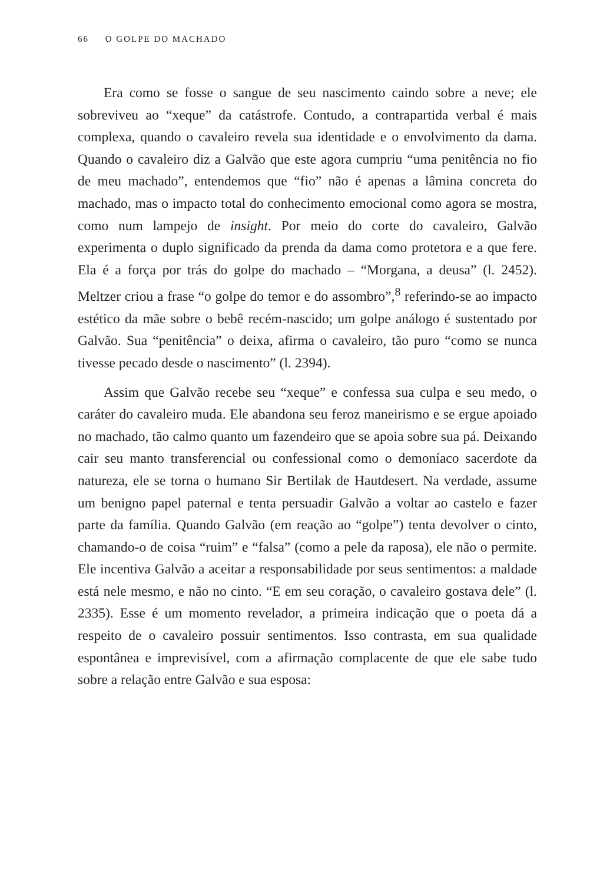66 O GOLPE DO MACHADO
Era como se fosse o sangue de seu nascimento caindo sobre a neve; ele sobreviveu ao “xeque” da catástrofe. Contudo, a contrapartida verbal é mais complexa, quando o cavaleiro revela sua identidade e o envolvimento da dama. Quando o cavaleiro diz a Galvão que este agora cumpriu “uma penitência no fio de meu machado”, entendemos que “fio” não é apenas a lâmina concreta do machado, mas o impacto total do conhecimento emocional como agora se mostra, como num lampejo de insight. Por meio do corte do cavaleiro, Galvão experimenta o duplo significado da prenda da dama como protetora e a que fere. Ela é a força por trás do golpe do machado – “Morgana, a deusa” (l. 2452). Meltzer criou a frase “o golpe do temor e do assombro”,<sup>8</sup> referindo-se ao impacto estético da mãe sobre o bebê recém-nascido; um golpe análogo é sustentado por Galvão. Sua “penitência” o deixa, afirma o cavaleiro, tão puro “como se nunca tivesse pecado desde o nascimento” (l. 2394).
Assim que Galvão recebe seu “xeque” e confessa sua culpa e seu medo, o caráter do cavaleiro muda. Ele abandona seu feroz maneirismo e se ergue apoiado no machado, tão calmo quanto um fazendeiro que se apoia sobre sua pá. Deixando cair seu manto transferencial ou confessional como o demoníaco sacerdote da natureza, ele se torna o humano Sir Bertilak de Hautdesert. Na verdade, assume um benigno papel paternal e tenta persuadir Galvão a voltar ao castelo e fazer parte da família. Quando Galvão (em reação ao “golpe”) tenta devolver o cinto, chamando-o de coisa “ruim” e “falsa” (como a pele da raposa), ele não o permite. Ele incentiva Galvão a aceitar a responsabilidade por seus sentimentos: a maldade está nele mesmo, e não no cinto. “E em seu coração, o cavaleiro gostava dele” (l. 2335). Esse é um momento revelador, a primeira indicação que o poeta dá a respeito de o cavaleiro possuir sentimentos. Isso contrasta, em sua qualidade espontânea e imprevisível, com a afirmação complacente de que ele sabe tudo sobre a relação entre Galvão e sua esposa: